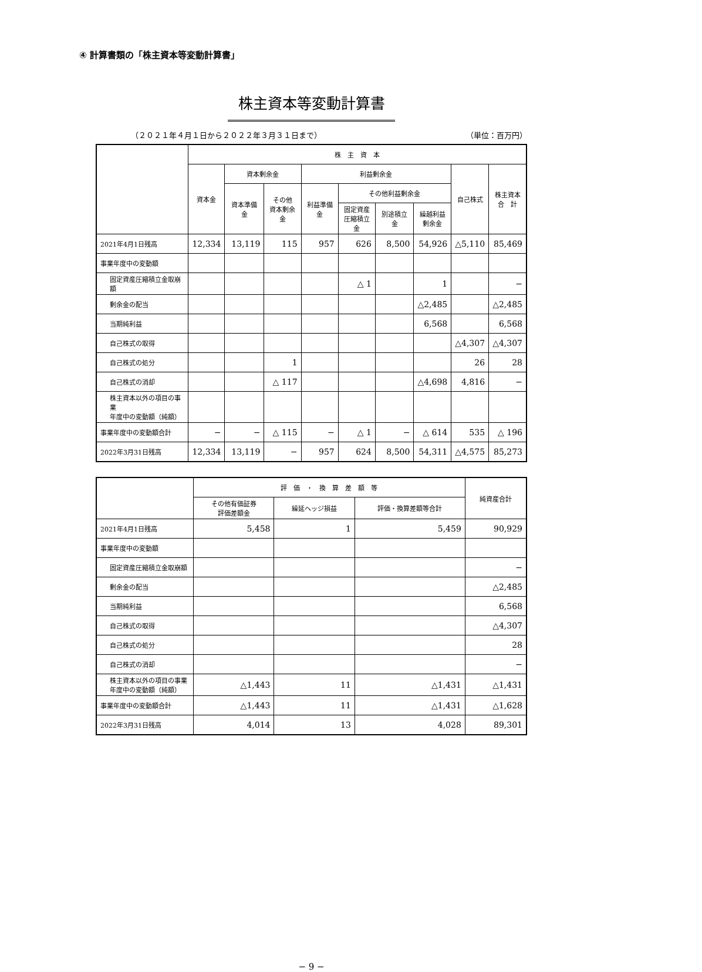④ 計算書類の「株主資本等変動計算書」
株主資本等変動計算書
（２０２１年４月１日から２０２２年３月３１日まで） （単位：百万円）
| | 株 主 資 本 | | | | | | | | |
| --- | --- | --- | --- | --- | --- | --- | --- | --- | --- |
| | 資本金 | 資本剰余金 | | 利益剰余金 | | | | 自己株式 | 株主資本 合 計 |
| | | 資本準備金 | その他 資本剰余金 | 利益準備金 | その他利益剰余金 | | | | |
| | | | | | 固定資産 圧縮積立金 | 別途積立金 | 繰越利益 剰余金 | | |
| 2021年4月1日残高 | 12,334 | 13,119 | 115 | 957 | 626 | 8,500 | 54,926 | △5,110 | 85,469 |
| 事業年度中の変動額 | | | | | | | | | |
| 固定資産圧縮積立金取崩額 | | | | | △ 1 | | 1 | | − |
| 剰余金の配当 | | | | | | | △2,485 | | △2,485 |
| 当期純利益 | | | | | | | 6,568 | | 6,568 |
| 自己株式の取得 | | | | | | | | △4,307 | △4,307 |
| 自己株式の処分 | | | 1 | | | | | 26 | 28 |
| 自己株式の消却 | | | △ 117 | | | | △4,698 | 4,816 | − |
| 株主資本以外の項目の事業 年度中の変動額（純額） | | | | | | | | | |
| 事業年度中の変動額合計 | − | − | △ 115 | − | △ 1 | − | △ 614 | 535 | △ 196 |
| 2022年3月31日残高 | 12,334 | 13,119 | − | 957 | 624 | 8,500 | 54,311 | △4,575 | 85,273 |
| | 評 価 ・ 換 算 差 額 等 | | | 純資産合計 |
| --- | --- | --- | --- | --- |
| | その他有価証券 評価差額金 | 繰延ヘッジ損益 | 評価・換算差額等合計 | |
| 2021年4月1日残高 | 5,458 | 1 | 5,459 | 90,929 |
| 事業年度中の変動額 | | | | |
| 固定資産圧縮積立金取崩額 | | | | − |
| 剰余金の配当 | | | | △2,485 |
| 当期純利益 | | | | 6,568 |
| 自己株式の取得 | | | | △4,307 |
| 自己株式の処分 | | | | 28 |
| 自己株式の消却 | | | | − |
| 株主資本以外の項目の事業 年度中の変動額（純額） | △1,443 | 11 | △1,431 | △1,431 |
| 事業年度中の変動額合計 | △1,443 | 11 | △1,431 | △1,628 |
| 2022年3月31日残高 | 4,014 | 13 | 4,028 | 89,301 |
− 9 −